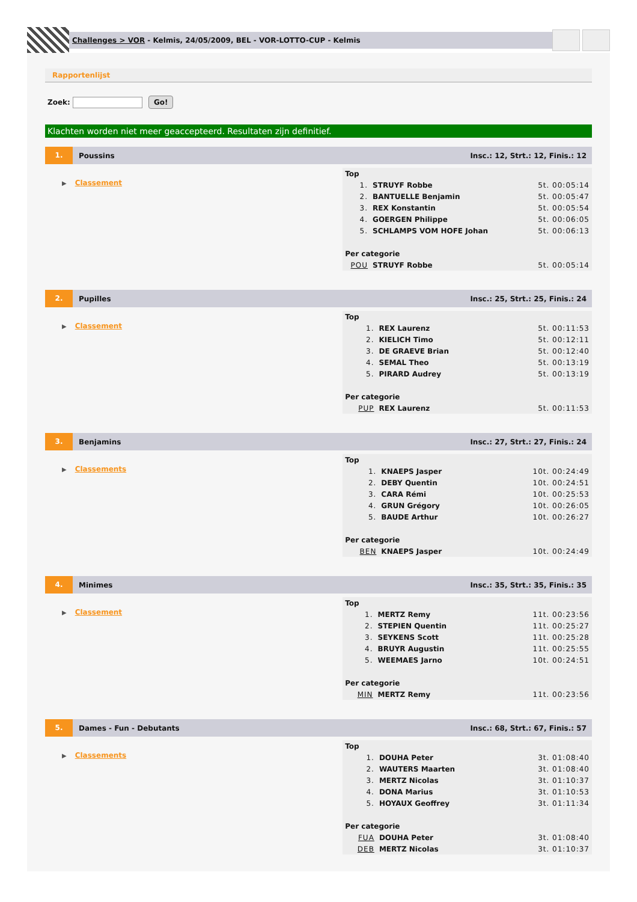Challenges > VOR - Kelmis, 24/05/2009, BEL - VOR-LOTTO-CUP - Kelmis
Rapportenlijst
Zoek: Go!
Klachten worden niet meer geaccepteerd. Resultaten zijn definitief.
1.
Poussins
Insc.: 12, Strt.: 12, Finis.: 12
▶ Classement
| Top | | |
| 1. | STRUYF Robbe | 5t. 00:05:14 |
| 2. | BANTUELLE Benjamin | 5t. 00:05:47 |
| 3. | REX Konstantin | 5t. 00:05:54 |
| 4. | GOERGEN Philippe | 5t. 00:06:05 |
| 5. | SCHLAMPS VOM HOFE Johan | 5t. 00:06:13 |
| Per categorie | | |
| POU | STRUYF Robbe | 5t. 00:05:14 |
2.
Pupilles
Insc.: 25, Strt.: 25, Finis.: 24
▶ Classement
| Top | | |
| 1. | REX Laurenz | 5t. 00:11:53 |
| 2. | KIELICH Timo | 5t. 00:12:11 |
| 3. | DE GRAEVE Brian | 5t. 00:12:40 |
| 4. | SEMAL Theo | 5t. 00:13:19 |
| 5. | PIRARD Audrey | 5t. 00:13:19 |
| Per categorie | | |
| PUP | REX Laurenz | 5t. 00:11:53 |
3.
Benjamins
Insc.: 27, Strt.: 27, Finis.: 24
▶ Classements
| Top | | |
| 1. | KNAEPS Jasper | 10t. 00:24:49 |
| 2. | DEBY Quentin | 10t. 00:24:51 |
| 3. | CARA Rémi | 10t. 00:25:53 |
| 4. | GRUN Grégory | 10t. 00:26:05 |
| 5. | BAUDE Arthur | 10t. 00:26:27 |
| Per categorie | | |
| BEN | KNAEPS Jasper | 10t. 00:24:49 |
4.
Minimes
Insc.: 35, Strt.: 35, Finis.: 35
▶ Classement
| Top | | |
| 1. | MERTZ Remy | 11t. 00:23:56 |
| 2. | STEPIEN Quentin | 11t. 00:25:27 |
| 3. | SEYKENS Scott | 11t. 00:25:28 |
| 4. | BRUYR Augustin | 11t. 00:25:55 |
| 5. | WEEMAES Jarno | 10t. 00:24:51 |
| Per categorie | | |
| MIN | MERTZ Remy | 11t. 00:23:56 |
5.
Dames - Fun - Debutants
Insc.: 68, Strt.: 67, Finis.: 57
▶ Classements
| Top | | |
| 1. | DOUHA Peter | 3t. 01:08:40 |
| 2. | WAUTERS Maarten | 3t. 01:08:40 |
| 3. | MERTZ Nicolas | 3t. 01:10:37 |
| 4. | DONA Marius | 3t. 01:10:53 |
| 5. | HOYAUX Geoffrey | 3t. 01:11:34 |
| Per categorie | | |
| FUA | DOUHA Peter | 3t. 01:08:40 |
| DEB | MERTZ Nicolas | 3t. 01:10:37 |